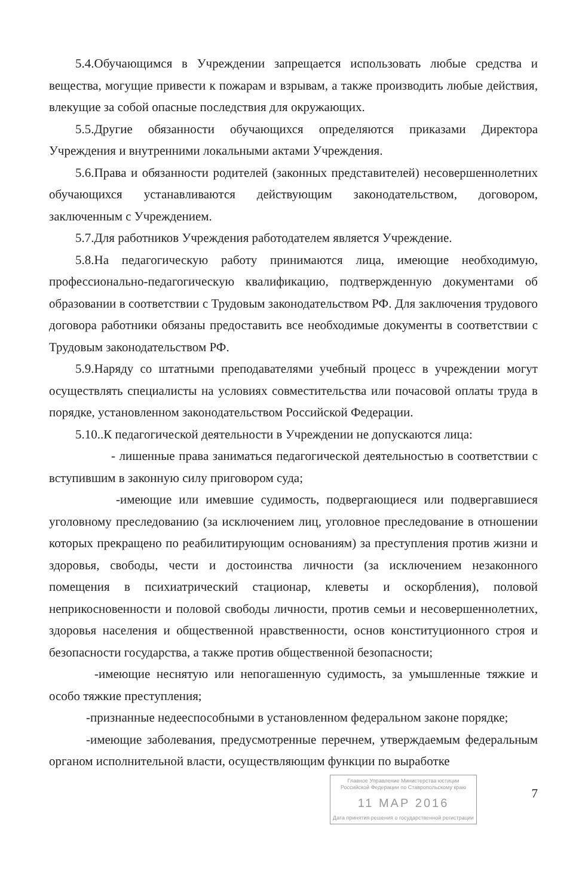5.4.Обучающимся в Учреждении запрещается использовать любые средства и вещества, могущие привести к пожарам и взрывам, а также производить любые действия, влекущие за собой опасные последствия для окружающих.
5.5.Другие обязанности обучающихся определяются приказами Директора Учреждения и внутренними локальными актами Учреждения.
5.6.Права и обязанности родителей (законных представителей) несовершеннолетних обучающихся устанавливаются действующим законодательством, договором, заключенным с Учреждением.
5.7.Для работников Учреждения работодателем является Учреждение.
5.8.На педагогическую работу принимаются лица, имеющие необходимую, профессионально-педагогическую квалификацию, подтвержденную документами об образовании в соответствии с Трудовым законодательством РФ. Для заключения трудового договора работники обязаны предоставить все необходимые документы в соответствии с Трудовым законодательством РФ.
5.9.Наряду со штатными преподавателями учебный процесс в учреждении могут осуществлять специалисты на условиях совместительства или почасовой оплаты труда в порядке, установленном законодательством Российской Федерации.
5.10..К педагогической деятельности в Учреждении не допускаются лица:
- лишенные права заниматься педагогической деятельностью в соответствии с вступившим в законную силу приговором суда;
-имеющие или имевшие судимость, подвергающиеся или подвергавшиеся уголовному преследованию (за исключением лиц, уголовное преследование в отношении которых прекращено по реабилитирующим основаниям) за преступления против жизни и здоровья, свободы, чести и достоинства личности (за исключением незаконного помещения в психиатрический стационар, клеветы и оскорбления), половой неприкосновенности и половой свободы личности, против семьи и несовершеннолетних, здоровья населения и общественной нравственности, основ конституционного строя и безопасности государства, а также против общественной безопасности;
-имеющие неснятую или непогашенную судимость, за умышленные тяжкие и особо тяжкие преступления;
-признанные недееспособными в установленном федеральном законе порядке;
-имеющие заболевания, предусмотренные перечнем, утверждаемым федеральным органом исполнительной власти, осуществляющим функции по выработке
Главное Управление Министерства юстиции Российской Федерации по Ставропольскому краю
11 МАР 2016
Дата принятия решения о государственной регистрации
7